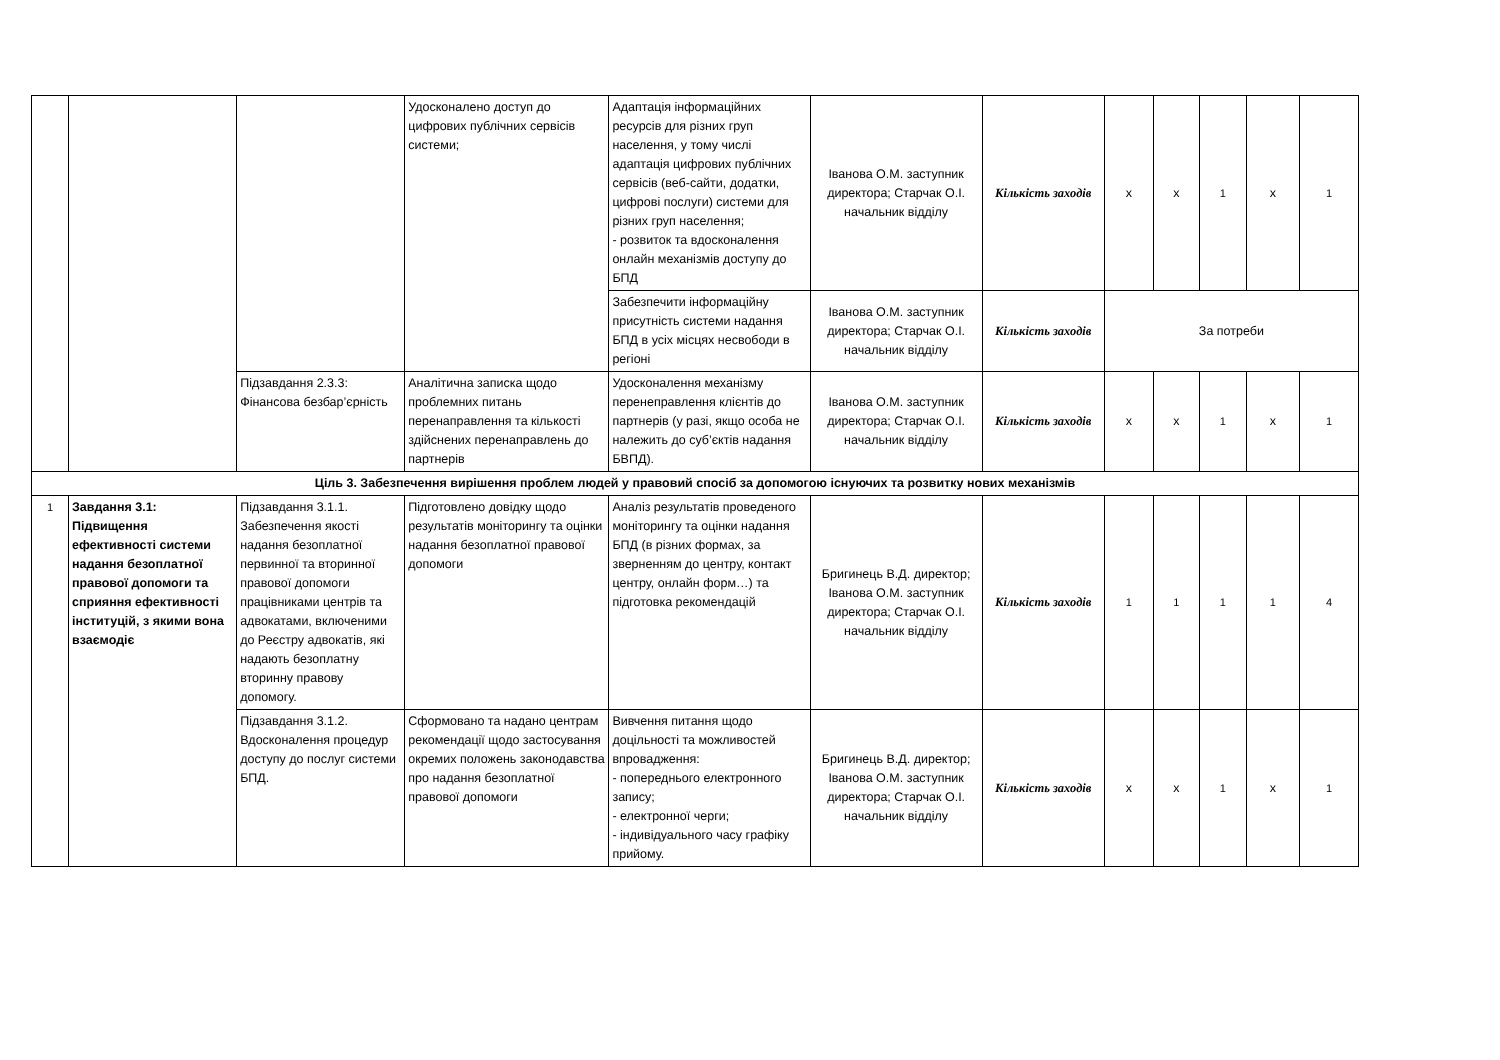| | | | Удосконалено доступ до цифрових публічних сервісів системи; | Адаптація інформаційних ресурсів для різних груп населення, у тому числі адаптація цифрових публічних сервісів (веб-сайти, додатки, цифрові послуги) системи для різних груп населення; - розвиток та вдосконалення онлайн механізмів доступу до БПД | Іванова О.М. заступник директора; Старчак О.І. начальник відділу | Кількість заходів | х | х | 1 | х | 1 |
| | | | | Забезпечити інформаційну присутність системи надання БПД в усіх місцях несвободи в регіоні | Іванова О.М. заступник директора; Старчак О.І. начальник відділу | Кількість заходів | За потреби | | | | |
| | | Підзавдання 2.3.3: Фінансова безбар’єрність | Аналітична записка щодо проблемних питань перенаправлення та кількості здійснених перенаправлень до партнерів | Удосконалення механізму перенеправлення клієнтів до партнерів (у разі, якщо особа не належить до суб’єктів надання БВПД). | Іванова О.М. заступник директора; Старчак О.І. начальник відділу | Кількість заходів | х | х | 1 | х | 1 |
| Ціль 3. Забезпечення вирішення проблем людей у правовий спосіб за допомогою існуючих та розвитку нових механізмів | | | | | | | | | | | |
| 1 | Завдання 3.1: Підвищення ефективності системи надання безоплатної правової допомоги та сприяння ефективності інституцій, з якими вона взаємодіє | Підзавдання 3.1.1. Забезпечення якості надання безоплатної первинної та вторинної правової допомоги працівниками центрів та адвокатами, включеними до Реєстру адвокатів, які надають безоплатну вторинну правову допомогу. | Підготовлено довідку щодо результатів моніторингу та оцінки надання безоплатної правової допомоги | Аналіз результатів проведеного моніторингу та оцінки надання БПД (в різних формах, за зверненням до центру, контакт центру, онлайн форм…) та підготовка рекомендацій | Бригинець В.Д. директор; Іванова О.М. заступник директора; Старчак О.І. начальник відділу | Кількість заходів | 1 | 1 | 1 | 1 | 4 |
| | | Підзавдання 3.1.2. Вдосконалення процедур доступу до послуг системи БПД. | Сформовано та надано центрам рекомендації щодо застосування окремих положень законодавства про надання безоплатної правової допомоги | Вивчення питання щодо доцільності та можливостей впровадження: - попереднього електронного запису; - електронної черги; - індивідуального часу графіку прийому. | Бригинець В.Д. директор; Іванова О.М. заступник директора; Старчак О.І. начальник відділу | Кількість заходів | х | х | 1 | х | 1 |